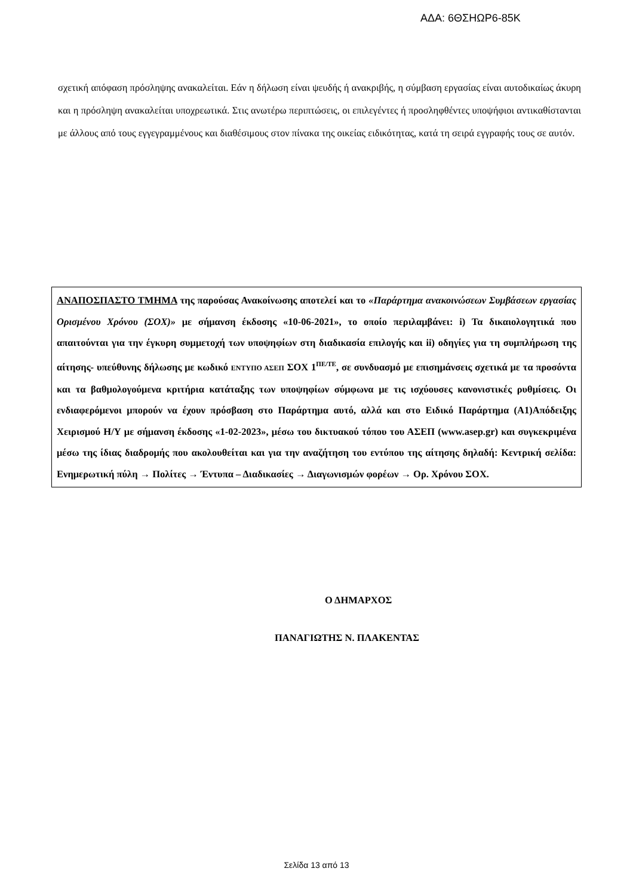ΑΔΑ: 6ΘΣΗΩΡ6-85Κ
σχετική απόφαση πρόσληψης ανακαλείται. Εάν η δήλωση είναι ψευδής ή ανακριβής, η σύμβαση εργασίας είναι αυτοδικαίως άκυρη και η πρόσληψη ανακαλείται υποχρεωτικά. Στις ανωτέρω περιπτώσεις, οι επιλεγέντες ή προσληφθέντες υποψήφιοι αντικαθίστανται με άλλους από τους εγγεγραμμένους και διαθέσιμους στον πίνακα της οικείας ειδικότητας, κατά τη σειρά εγγραφής τους σε αυτόν.
ΑΝΑΠΟΣΠΑΣΤΟ ΤΜΗΜΑ της παρούσας Ανακοίνωσης αποτελεί και το «Παράρτημα ανακοινώσεων Συμβάσεων εργασίας Ορισμένου Χρόνου (ΣΟΧ)» με σήμανση έκδοσης «10-06-2021», το οποίο περιλαμβάνει: i) Τα δικαιολογητικά που απαιτούνται για την έγκυρη συμμετοχή των υποψηφίων στη διαδικασία επιλογής και ii) οδηγίες για τη συμπλήρωση της αίτησης- υπεύθυνης δήλωσης με κωδικό ΕΝΤΥΠΟ ΑΣΕΠ ΣΟΧ 1<sup>ΠΕ/ΤΕ</sup>, σε συνδυασμό με επισημάνσεις σχετικά με τα προσόντα και τα βαθμολογούμενα κριτήρια κατάταξης των υποψηφίων σύμφωνα με τις ισχύουσες κανονιστικές ρυθμίσεις. Οι ενδιαφερόμενοι μπορούν να έχουν πρόσβαση στο Παράρτημα αυτό, αλλά και στο Ειδικό Παράρτημα (Α1)Απόδειξης Χειρισμού Η/Υ με σήμανση έκδοσης «1-02-2023», μέσω του δικτυακού τόπου του ΑΣΕΠ (www.asep.gr) και συγκεκριμένα μέσω της ίδιας διαδρομής που ακολουθείται και για την αναζήτηση του εντύπου της αίτησης δηλαδή: Κεντρική σελίδα: Ενημερωτική πύλη → Πολίτες → Έντυπα – Διαδικασίες → Διαγωνισμών φορέων → Ορ. Χρόνου ΣΟΧ.
Ο ΔΗΜΑΡΧΟΣ
ΠΑΝΑΓΙΩΤΗΣ Ν. ΠΛΑΚΕΝΤΑΣ
Σελίδα 13 από 13